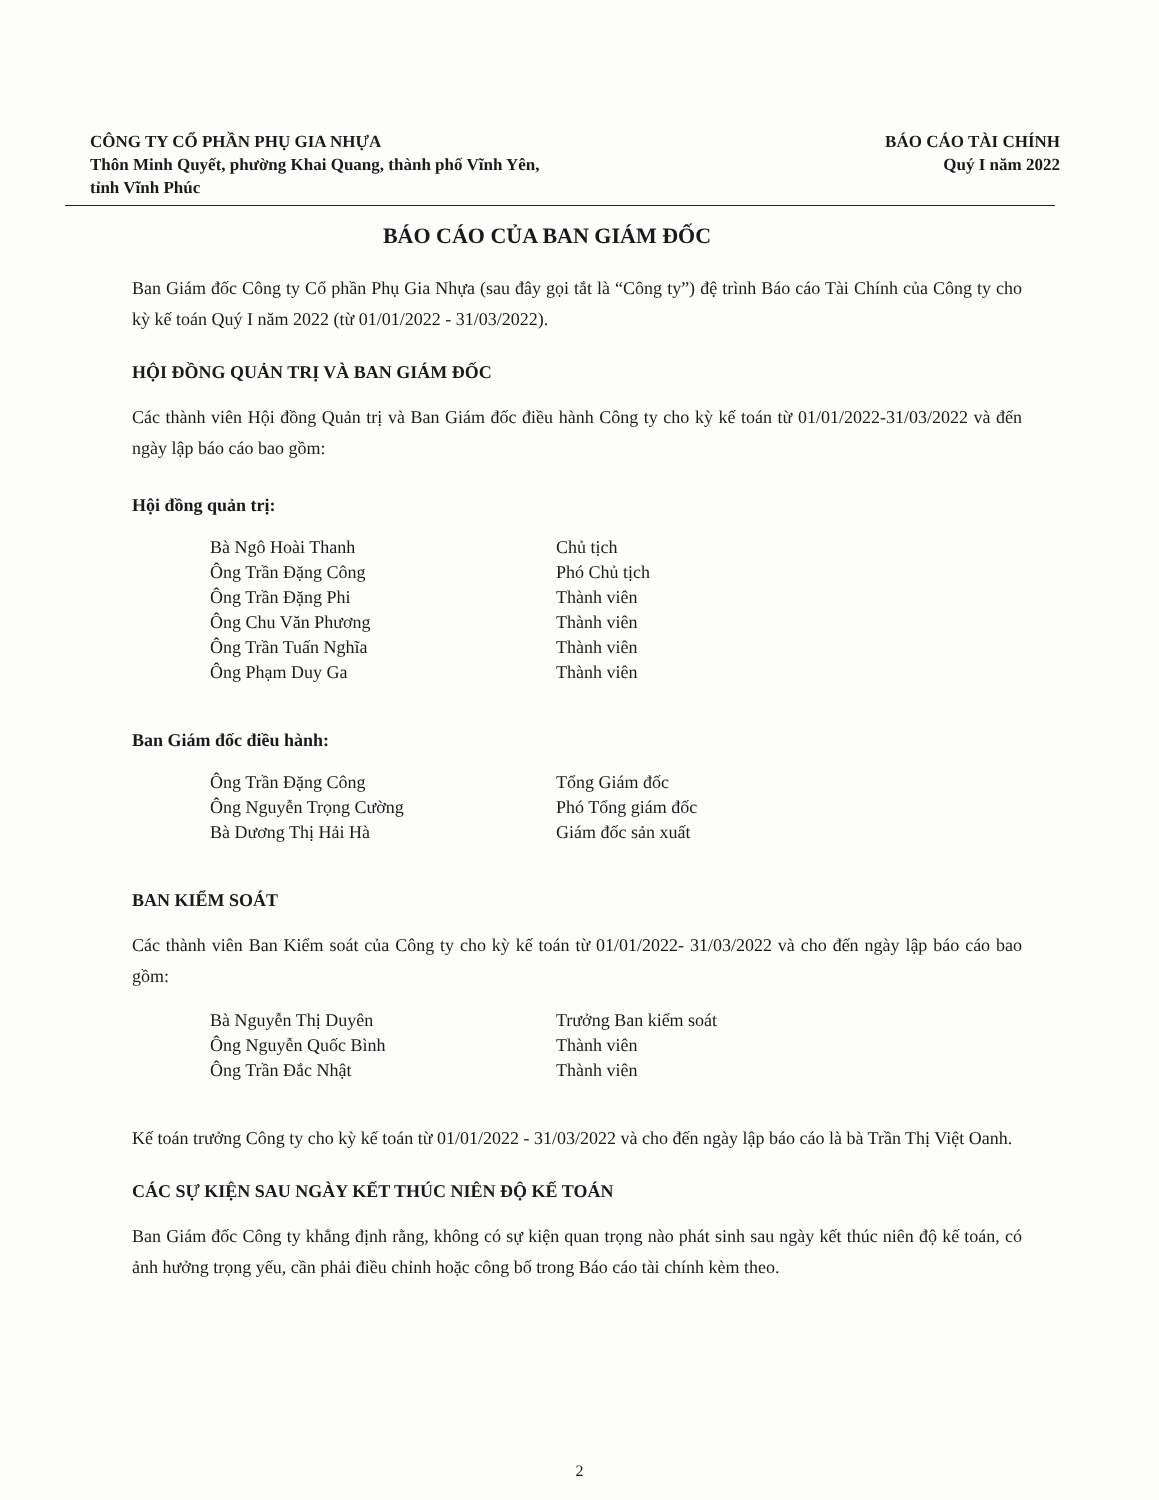CÔNG TY CỔ PHẦN PHỤ GIA NHỰA
Thôn Minh Quyết, phường Khai Quang, thành phố Vĩnh Yên,
tỉnh Vĩnh Phúc
BÁO CÁO TÀI CHÍNH
Quý I năm 2022
BÁO CÁO CỦA BAN GIÁM ĐỐC
Ban Giám đốc Công ty Cổ phần Phụ Gia Nhựa (sau đây gọi tắt là “Công ty”) đệ trình Báo cáo Tài Chính của Công ty cho kỳ kế toán Quý I năm 2022 (từ 01/01/2022 - 31/03/2022).
HỘI ĐỒNG QUẢN TRỊ VÀ BAN GIÁM ĐỐC
Các thành viên Hội đồng Quản trị và Ban Giám đốc điều hành Công ty cho kỳ kế toán từ 01/01/2022-31/03/2022 và đến ngày lập báo cáo bao gồm:
Hội đồng quản trị:
Bà Ngô Hoài Thanh Chủ tịch Ông Trần Đặng Công Phó Chủ tịch Ông Trần Đặng Phi Thành viên Ông Chu Văn Phương Thành viên Ông Trần Tuấn Nghĩa Thành viên Ông Phạm Duy Ga Thành viên
Ban Giám đốc điều hành:
Ông Trần Đặng Công Tổng Giám đốc Ông Nguyễn Trọng Cường Phó Tổng giám đốc Bà Dương Thị Hải Hà Giám đốc sản xuất
BAN KIỂM SOÁT
Các thành viên Ban Kiểm soát của Công ty cho kỳ kế toán từ 01/01/2022- 31/03/2022 và cho đến ngày lập báo cáo bao gồm:
Bà Nguyễn Thị Duyên Trưởng Ban kiểm soát Ông Nguyễn Quốc Bình Thành viên Ông Trần Đắc Nhật Thành viên
Kế toán trưởng Công ty cho kỳ kế toán từ 01/01/2022 - 31/03/2022 và cho đến ngày lập báo cáo là bà Trần Thị Việt Oanh.
CÁC SỰ KIỆN SAU NGÀY KẾT THÚC NIÊN ĐỘ KẾ TOÁN
Ban Giám đốc Công ty khẳng định rằng, không có sự kiện quan trọng nào phát sinh sau ngày kết thúc niên độ kế toán, có ảnh hưởng trọng yếu, cần phải điều chỉnh hoặc công bố trong Báo cáo tài chính kèm theo.
2